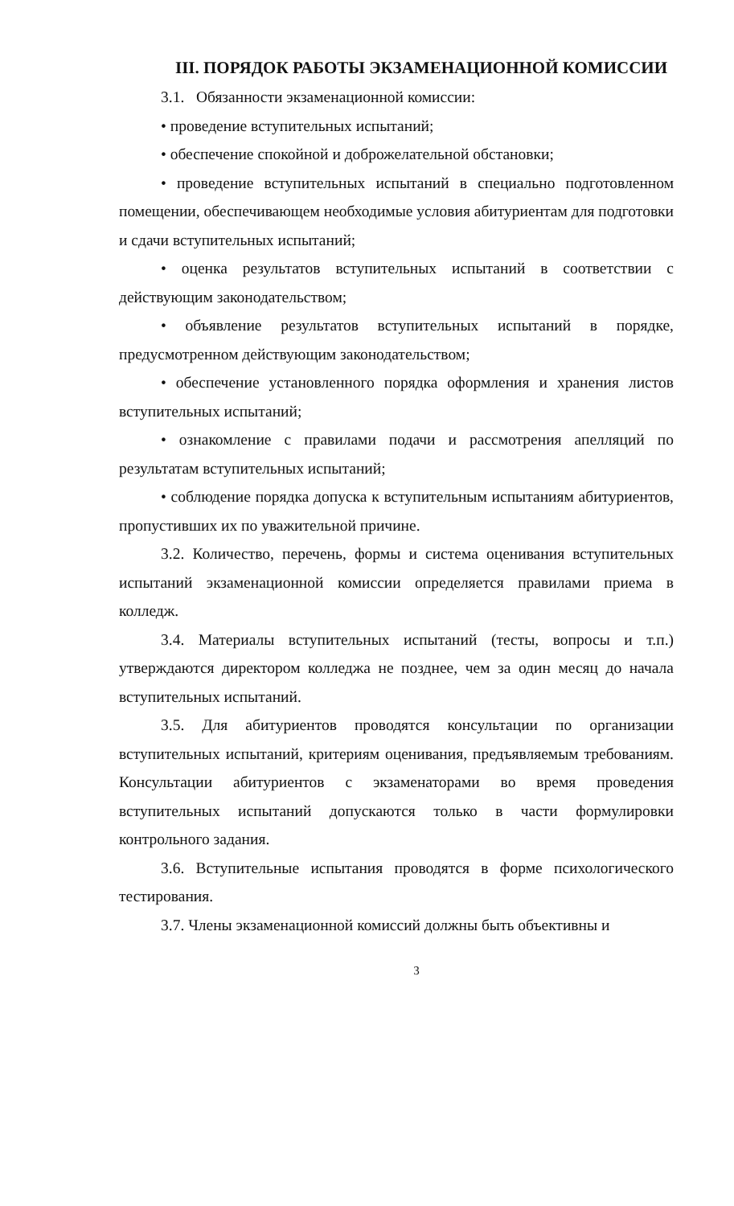III. ПОРЯДОК РАБОТЫ ЭКЗАМЕНАЦИОННОЙ КОМИССИИ
3.1. Обязанности экзаменационной комиссии:
• проведение вступительных испытаний;
• обеспечение спокойной и доброжелательной обстановки;
• проведение вступительных испытаний в специально подготовленном помещении, обеспечивающем необходимые условия абитуриентам для подготовки и сдачи вступительных испытаний;
• оценка результатов вступительных испытаний в соответствии с действующим законодательством;
• объявление результатов вступительных испытаний в порядке, предусмотренном действующим законодательством;
• обеспечение установленного порядка оформления и хранения листов вступительных испытаний;
• ознакомление с правилами подачи и рассмотрения апелляций по результатам вступительных испытаний;
• соблюдение порядка допуска к вступительным испытаниям абитуриентов, пропустивших их по уважительной причине.
3.2. Количество, перечень, формы и система оценивания вступительных испытаний экзаменационной комиссии определяется правилами приема в колледж.
3.4. Материалы вступительных испытаний (тесты, вопросы и т.п.) утверждаются директором колледжа не позднее, чем за один месяц до начала вступительных испытаний.
3.5. Для абитуриентов проводятся консультации по организации вступительных испытаний, критериям оценивания, предъявляемым требованиям. Консультации абитуриентов с экзаменаторами во время проведения вступительных испытаний допускаются только в части формулировки контрольного задания.
3.6. Вступительные испытания проводятся в форме психологического тестирования.
3.7. Члены экзаменационной комиссий должны быть объективны и
3